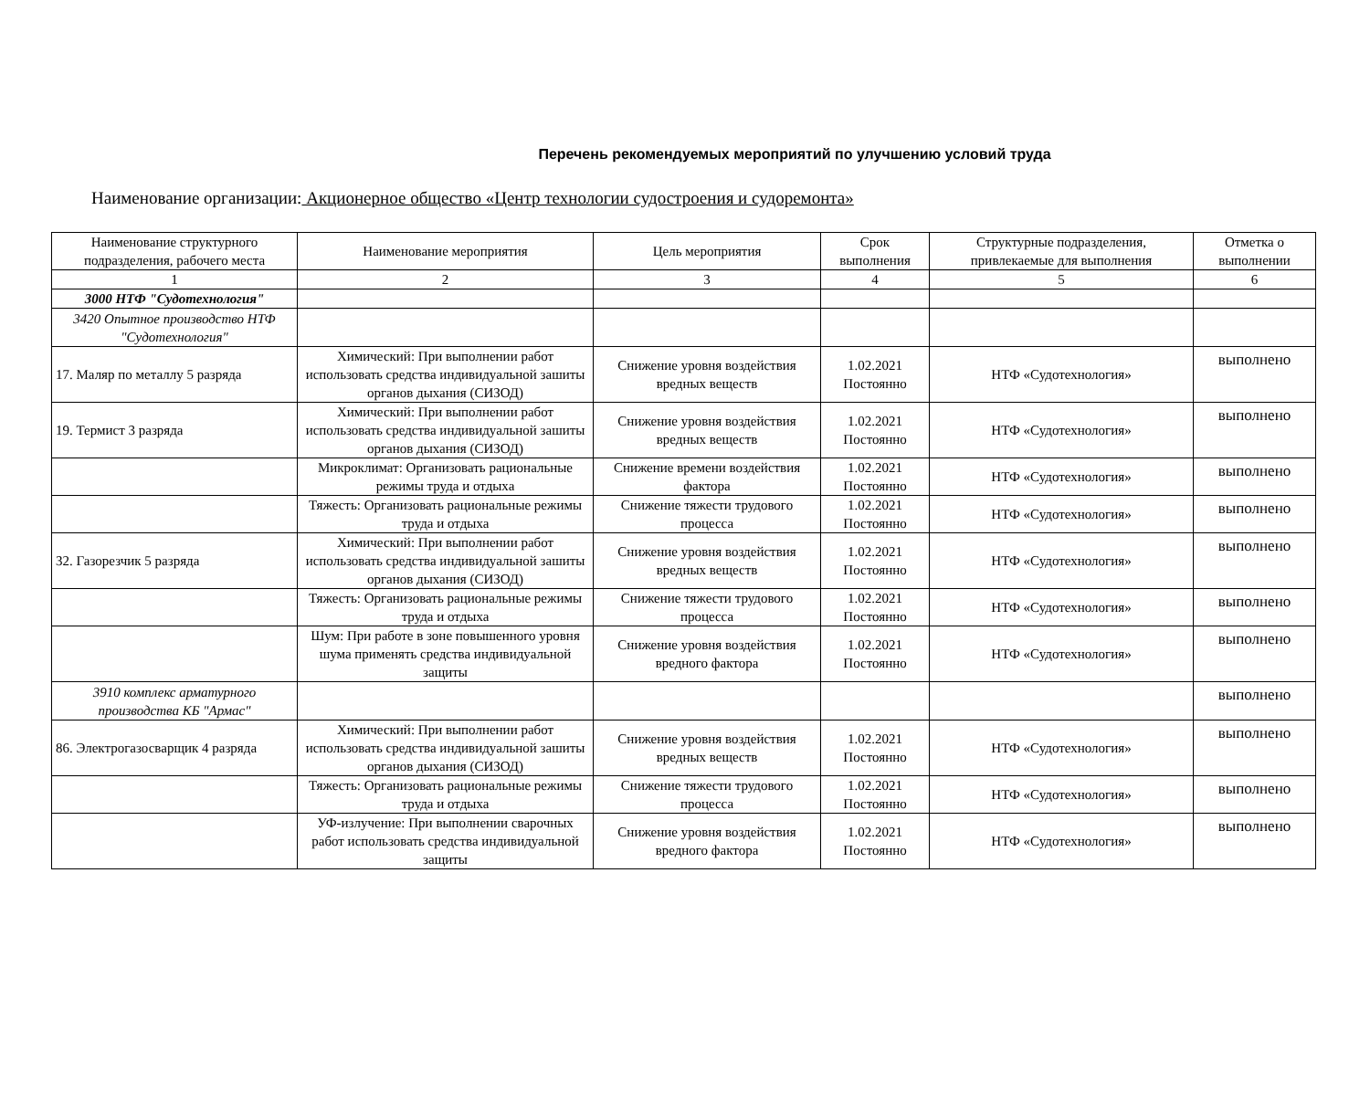Перечень рекомендуемых мероприятий по улучшению условий труда
Наименование организации: Акционерное общество «Центр технологии судостроения и судоремонта»
| Наименование структурного подразделения, рабочего места | Наименование мероприятия | Цель мероприятия | Срок выполнения | Структурные подразделения, привлекаемые для выполнения | Отметка о выполнении |
| --- | --- | --- | --- | --- | --- |
| 1 | 2 | 3 | 4 | 5 | 6 |
| 3000 НТФ "Судотехнология" | | | | | |
| 3420 Опытное производство НТФ "Судотехнология" | | | | | |
| 17. Маляр по металлу 5 разряда | Химический: При выполнении работ использовать средства индивидуальной зашиты органов дыхания (СИЗОД) | Снижение уровня воздействия вредных веществ | 1.02.2021 Постоянно | НТФ «Судотехнология» | выполнено |
| 19. Термист 3 разряда | Химический: При выполнении работ использовать средства индивидуальной зашиты органов дыхания (СИЗОД) | Снижение уровня воздействия вредных веществ | 1.02.2021 Постоянно | НТФ «Судотехнология» | выполнено |
| | Микроклимат: Организовать рациональные режимы труда и отдыха | Снижение времени воздействия фактора | 1.02.2021 Постоянно | НТФ «Судотехнология» | выполнено |
| | Тяжесть: Организовать рациональные режимы труда и отдыха | Снижение тяжести трудового процесса | 1.02.2021 Постоянно | НТФ «Судотехнология» | выполнено |
| 32. Газорезчик 5 разряда | Химический: При выполнении работ использовать средства индивидуальной зашиты органов дыхания (СИЗОД) | Снижение уровня воздействия вредных веществ | 1.02.2021 Постоянно | НТФ «Судотехнология» | выполнено |
| | Тяжесть: Организовать рациональные режимы труда и отдыха | Снижение тяжести трудового процесса | 1.02.2021 Постоянно | НТФ «Судотехнология» | выполнено |
| | Шум: При работе в зоне повышенного уровня шума применять средства индивидуальной защиты | Снижение уровня воздействия вредного фактора | 1.02.2021 Постоянно | НТФ «Судотехнология» | выполнено |
| 3910 комплекс арматурного производства КБ "Армас" | | | | | выполнено |
| 86. Электрогазосварщик 4 разряда | Химический: При выполнении работ использовать средства индивидуальной зашиты органов дыхания (СИЗОД) | Снижение уровня воздействия вредных веществ | 1.02.2021 Постоянно | НТФ «Судотехнология» | выполнено |
| | Тяжесть: Организовать рациональные режимы труда и отдыха | Снижение тяжести трудового процесса | 1.02.2021 Постоянно | НТФ «Судотехнология» | выполнено |
| | УФ-излучение: При выполнении сварочных работ использовать средства индивидуальной защиты | Снижение уровня воздействия вредного фактора | 1.02.2021 Постоянно | НТФ «Судотехнология» | выполнено |